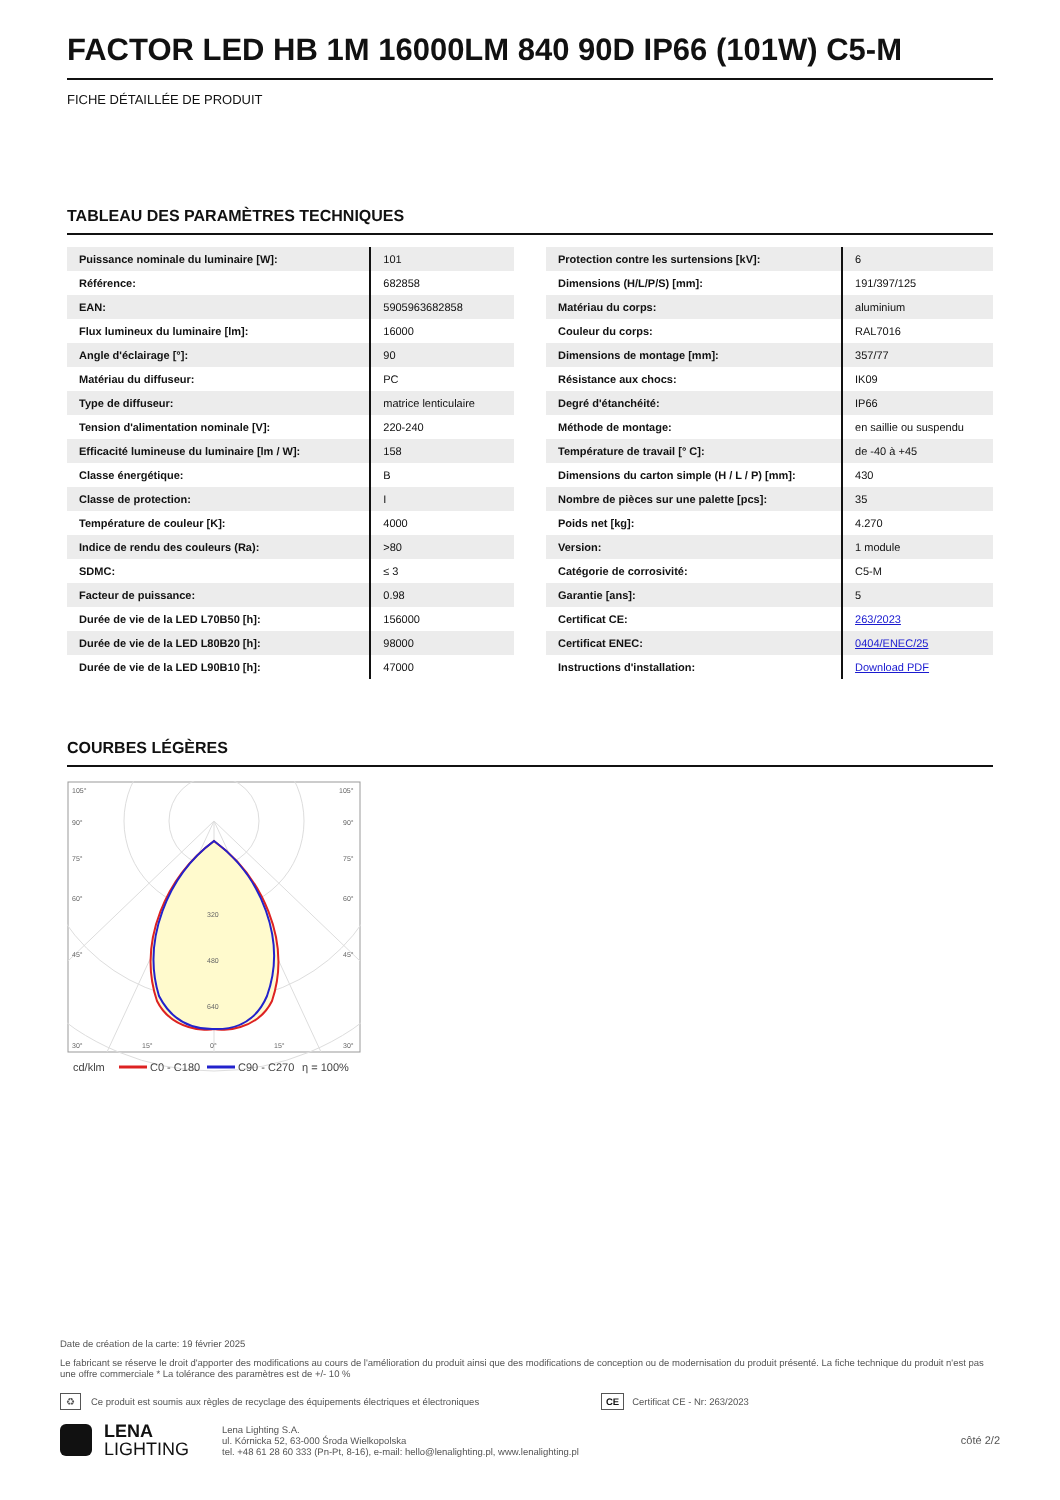FACTOR LED HB 1M 16000LM 840 90D IP66 (101W) C5-M
FICHE DÉTAILLÉE DE PRODUIT
TABLEAU DES PARAMÈTRES TECHNIQUES
| Puissance nominale du luminaire [W]: | 101 |
| Référence: | 682858 |
| EAN: | 5905963682858 |
| Flux lumineux du luminaire [lm]: | 16000 |
| Angle d'éclairage [°]: | 90 |
| Matériau du diffuseur: | PC |
| Type de diffuseur: | matrice lenticulaire |
| Tension d'alimentation nominale [V]: | 220-240 |
| Efficacité lumineuse du luminaire [lm / W]: | 158 |
| Classe énergétique: | B |
| Classe de protection: | I |
| Température de couleur [K]: | 4000 |
| Indice de rendu des couleurs (Ra): | >80 |
| SDMC: | ≤ 3 |
| Facteur de puissance: | 0.98 |
| Durée de vie de la LED L70B50 [h]: | 156000 |
| Durée de vie de la LED L80B20 [h]: | 98000 |
| Durée de vie de la LED L90B10 [h]: | 47000 |
| Protection contre les surtensions [kV]: | 6 |
| Dimensions (H/L/P/S) [mm]: | 191/397/125 |
| Matériau du corps: | aluminium |
| Couleur du corps: | RAL7016 |
| Dimensions de montage [mm]: | 357/77 |
| Résistance aux chocs: | IK09 |
| Degré d'étanchéité: | IP66 |
| Méthode de montage: | en saillie ou suspendu |
| Température de travail [° C]: | de -40 à +45 |
| Dimensions du carton simple (H / L / P) [mm]: | 430 |
| Nombre de pièces sur une palette [pcs]: | 35 |
| Poids net [kg]: | 4.270 |
| Version: | 1 module |
| Catégorie de corrosivité: | C5-M |
| Garantie [ans]: | 5 |
| Certificat CE: | 263/2023 |
| Certificat ENEC: | 0404/ENEC/25 |
| Instructions d'installation: | Download PDF |
COURBES LÉGÈRES
105°
105°
90°
90°
75°
75°
60°
60°
45°
45°
320
480
640
30°
15°
0°
15°
30°
cd/klm
C0 - C180
C90 - C270
η = 100%
Date de création de la carte: 19 février 2025
Le fabricant se réserve le droit d'apporter des modifications au cours de l'amélioration du produit ainsi que des modifications de conception ou de modernisation du produit présenté. La fiche technique du produit n'est pas une offre commerciale * La tolérance des paramètres est de +/- 10 %
♻ Ce produit est soumis aux règles de recyclage des équipements électriques et électroniques CE Certificat CE - Nr: 263/2023
LENA
LIGHTING
Lena Lighting S.A.
ul. Kórnicka 52, 63-000 Środa Wielkopolska
tel. +48 61 28 60 333 (Pn-Pt, 8-16), e-mail: hello@lenalighting.pl, www.lenalighting.pl
côté 2/2